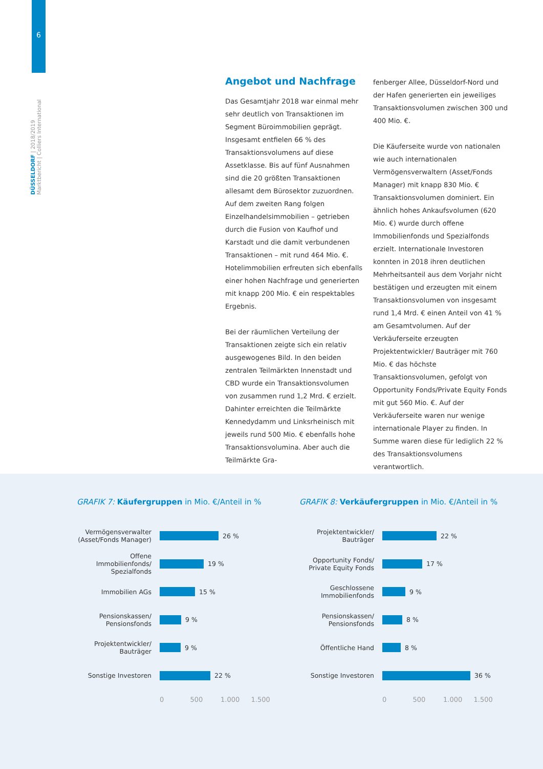6
DÜSSELDORF | 2018/2019
Marktbericht | Colliers International
Angebot und Nachfrage
Das Gesamtjahr 2018 war einmal mehr sehr deutlich von Transaktionen im Segment Büroimmobilien geprägt. Insgesamt entfielen 66 % des Transaktionsvolumens auf diese Assetklasse. Bis auf fünf Ausnahmen sind die 20 größten Transaktionen allesamt dem Bürosektor zuzuordnen. Auf dem zweiten Rang folgen Einzelhandelsimmobilien – getrieben durch die Fusion von Kaufhof und Karstadt und die damit verbundenen Transaktionen – mit rund 464 Mio. €. Hotelimmobilien erfreuten sich ebenfalls einer hohen Nachfrage und generierten mit knapp 200 Mio. € ein respektables Ergebnis.
Bei der räumlichen Verteilung der Transaktionen zeigte sich ein relativ ausgewogenes Bild. In den beiden zentralen Teilmärkten Innenstadt und CBD wurde ein Transaktionsvolumen von zusammen rund 1,2 Mrd. € erzielt. Dahinter erreichten die Teilmärkte Kennedydamm und Linksrheinisch mit jeweils rund 500 Mio. € ebenfalls hohe Transaktionsvolumina. Aber auch die Teilmärkte Gra-
fenberger Allee, Düsseldorf-Nord und der Hafen generierten ein jeweiliges Transaktionsvolumen zwischen 300 und 400 Mio. €.
Die Käuferseite wurde von nationalen wie auch internationalen Vermögensverwaltern (Asset/Fonds Manager) mit knapp 830 Mio. € Transaktionsvolumen dominiert. Ein ähnlich hohes Ankaufsvolumen (620 Mio. €) wurde durch offene Immobilienfonds und Spezialfonds erzielt. Internationale Investoren konnten in 2018 ihren deutlichen Mehrheitsanteil aus dem Vorjahr nicht bestätigen und erzeugten mit einem Transaktionsvolumen von insgesamt rund 1,4 Mrd. € einen Anteil von 41 % am Gesamtvolumen. Auf der Verkäuferseite erzeugten Projektentwickler/ Bauträger mit 760 Mio. € das höchste Transaktionsvolumen, gefolgt von Opportunity Fonds/Private Equity Fonds mit gut 560 Mio. €. Auf der Verkäuferseite waren nur wenige internationale Player zu finden. In Summe waren diese für lediglich 22 % des Transaktionsvolumens verantwortlich.
GRAFIK 7: Käufergruppen in Mio. €/Anteil in %
Vermögensverwalter (Asset/Fonds Manager)
26 %
Offene Immobilienfonds/ Spezialfonds
19 %
Immobilien AGs
15 %
Pensionskassen/ Pensionsfonds
9 %
Projektentwickler/ Bauträger
9 %
Sonstige Investoren
22 %
0 500 1.000 1.500
GRAFIK 8: Verkäufergruppen in Mio. €/Anteil in %
Projektentwickler/ Bauträger
22 %
Opportunity Fonds/ Private Equity Fonds
17 %
Geschlossene Immobilienfonds
9 %
Pensionskassen/ Pensionsfonds
8 %
Öffentliche Hand
8 %
Sonstige Investoren
36 %
0 500 1.000 1.500